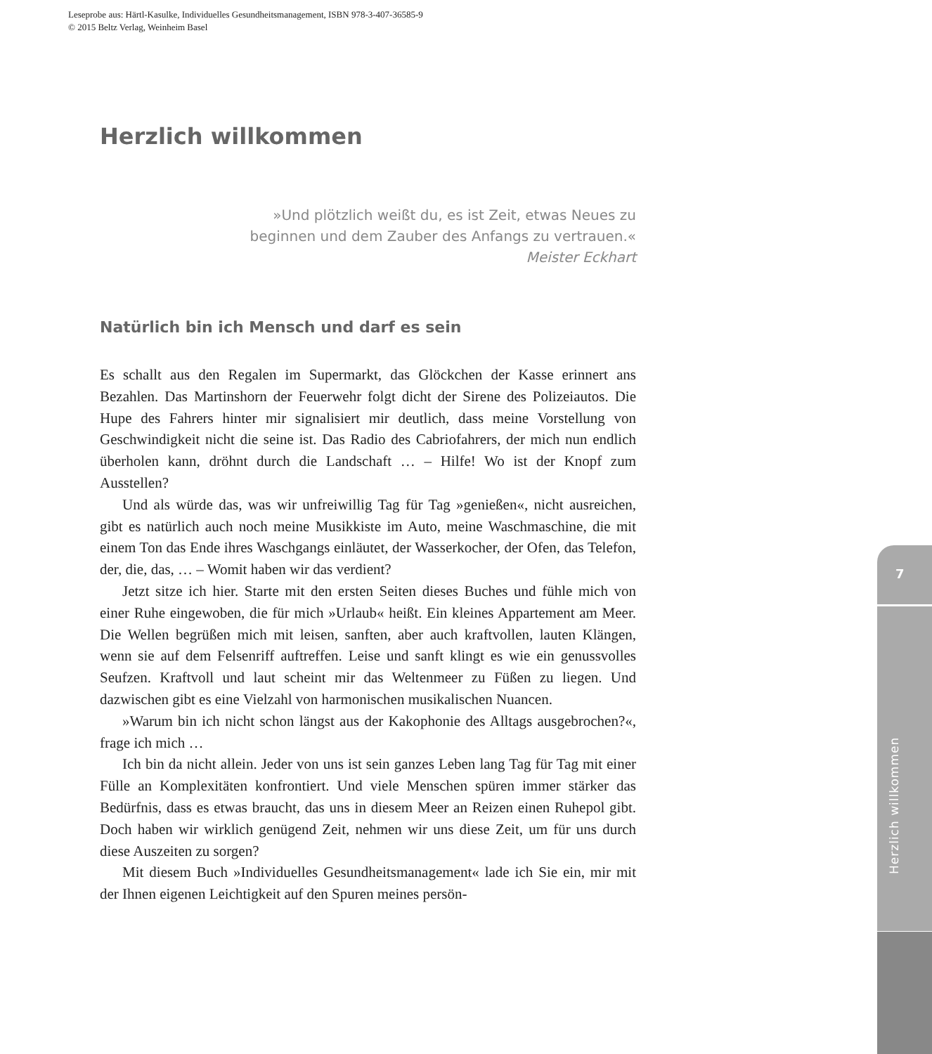Leseprobe aus: Härtl-Kasulke, Individuelles Gesundheitsmanagement, ISBN 978-3-407-36585-9
© 2015 Beltz Verlag, Weinheim Basel
Herzlich willkommen
»Und plötzlich weißt du, es ist Zeit, etwas Neues zu
beginnen und dem Zauber des Anfangs zu vertrauen.«
Meister Eckhart
Natürlich bin ich Mensch und darf es sein
Es schallt aus den Regalen im Supermarkt, das Glöckchen der Kasse erinnert ans Bezahlen. Das Martinshorn der Feuerwehr folgt dicht der Sirene des Polizeiautos. Die Hupe des Fahrers hinter mir signalisiert mir deutlich, dass meine Vorstellung von Geschwindigkeit nicht die seine ist. Das Radio des Cabriofahrers, der mich nun endlich überholen kann, dröhnt durch die Landschaft … – Hilfe! Wo ist der Knopf zum Ausstellen?
Und als würde das, was wir unfreiwillig Tag für Tag »genießen«, nicht ausreichen, gibt es natürlich auch noch meine Musikkiste im Auto, meine Waschmaschine, die mit einem Ton das Ende ihres Waschgangs einläutet, der Wasserkocher, der Ofen, das Telefon, der, die, das, … – Womit haben wir das verdient?
Jetzt sitze ich hier. Starte mit den ersten Seiten dieses Buches und fühle mich von einer Ruhe eingewoben, die für mich »Urlaub« heißt. Ein kleines Appartement am Meer. Die Wellen begrüßen mich mit leisen, sanften, aber auch kraftvollen, lauten Klängen, wenn sie auf dem Felsenriff auftreffen. Leise und sanft klingt es wie ein genussvolles Seufzen. Kraftvoll und laut scheint mir das Weltenmeer zu Füßen zu liegen. Und dazwischen gibt es eine Vielzahl von harmonischen musikalischen Nuancen.
»Warum bin ich nicht schon längst aus der Kakophonie des Alltags ausgebrochen?«, frage ich mich …
Ich bin da nicht allein. Jeder von uns ist sein ganzes Leben lang Tag für Tag mit einer Fülle an Komplexitäten konfrontiert. Und viele Menschen spüren immer stärker das Bedürfnis, dass es etwas braucht, das uns in diesem Meer an Reizen einen Ruhepol gibt. Doch haben wir wirklich genügend Zeit, nehmen wir uns diese Zeit, um für uns durch diese Auszeiten zu sorgen?
Mit diesem Buch »Individuelles Gesundheitsmanagement« lade ich Sie ein, mir mit der Ihnen eigenen Leichtigkeit auf den Spuren meines persön-
7
Herzlich willkommen